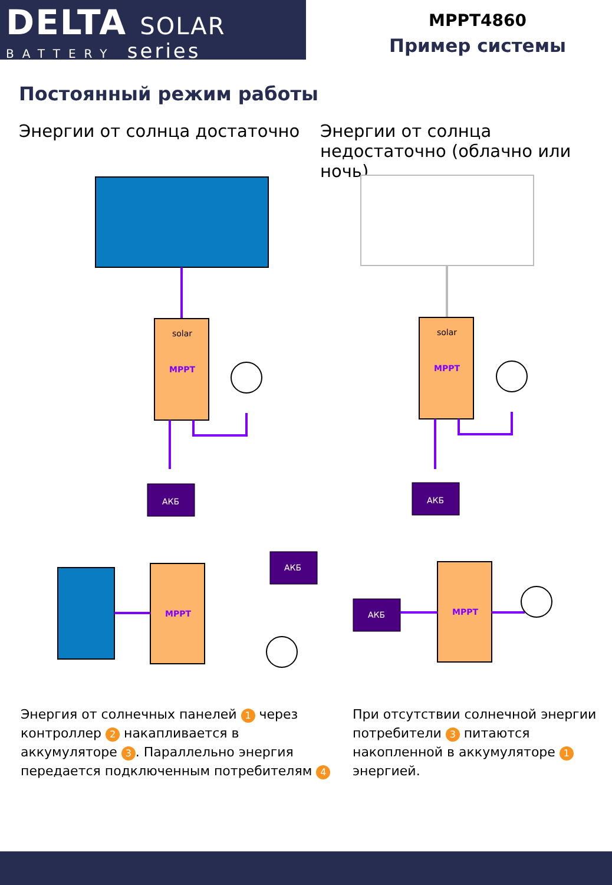DELTA SOLAR
BATTERY series
MPPT4860
Пример системы
Постоянный режим работы
Энергии от солнца достаточно
Энергии от солнца недостаточно (облачно или ночь)
MPPT
solar
MPPT
solar
АКБ
АКБ
MPPT
АКБ
АКБ
MPPT
Энергия от солнечных панелей 1 через контроллер 2 накапливается в аккумуляторе 3. Параллельно энергия передается подключенным потребителям 4
При отсутствии солнечной энергии потребители 3 питаются накопленной в аккумуляторе 1 энергией.